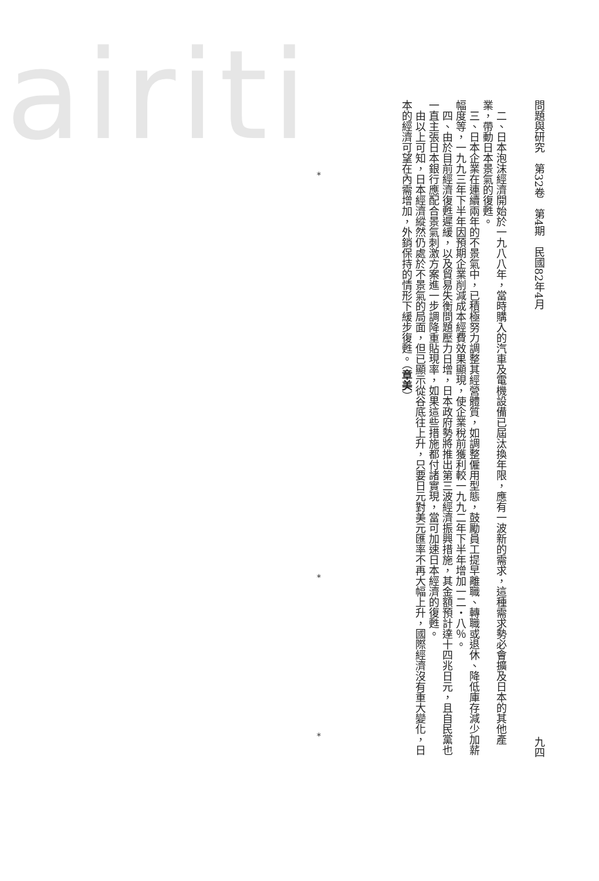airiti
問題與研究　第32卷　第4期　民國82年4月 九四
二、日本泡沫經濟開始於一九八八年，當時購入的汽車及電機設備已屆汰換年限，應有一波新的需求，這種需求勢必會擴及日本的其他產業，帶動日本景氣的復甦。
三、日本企業在連續兩年的不景氣中，已積極努力調整其經營體質，如調整僱用型態，鼓勵員工提早離職、轉職或退休、降低庫存減少加薪幅度等，一九九三年下半年因預期企業削減成本經費效果顯現，使企業稅前獲利較一九九二年下半年增加一二・八％。
四、由於目前經濟復甦遲緩，以及貿易失衡問題壓力日增，日本政府勢將推出第三波經濟振興措施，其金額預計達十四兆日元，且自民黨也一直主張日本銀行應配合景氣刺激方案進一步調降重貼現率，如果這些措施都付諸實現，當可加速日本經濟的復甦。
由以上可知，日本經濟縱然仍處於不景氣的局面，但已顯示從谷底往上升，只要日元對美元匯率不再大幅上升，國際經濟沒有重大變化，日本的經濟可望在內需增加，外銷保持的情形下緩步復甦。（章美）
*
*
*